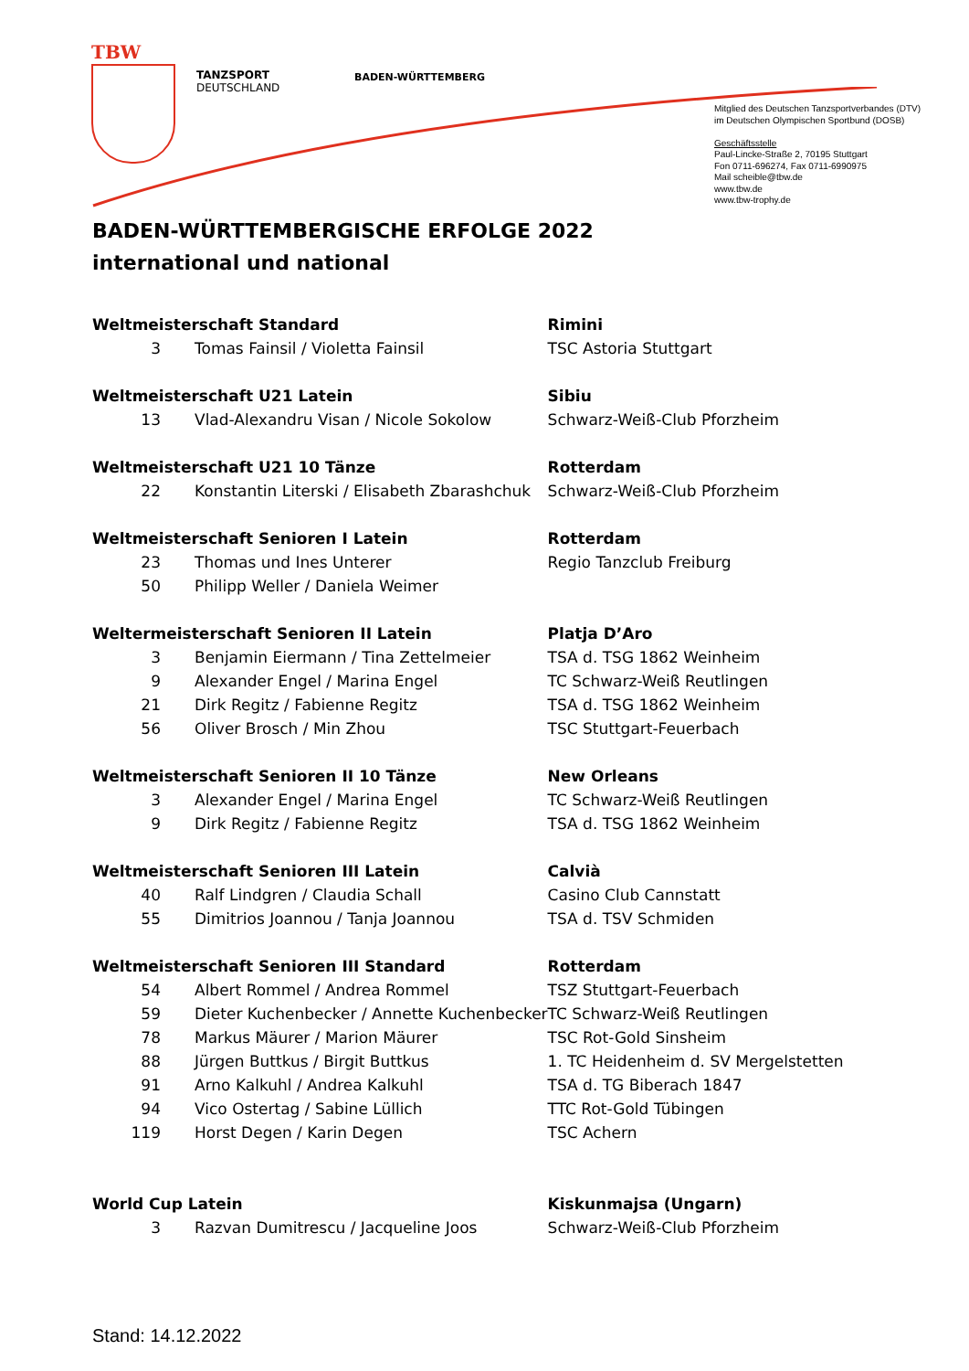TBW
TANZSPORT
DEUTSCHLAND
BADEN-WÜRTTEMBERG
Mitglied des Deutschen Tanzsportverbandes (DTV)
im Deutschen Olympischen Sportbund (DOSB)
Geschäftsstelle
Paul-Lincke-Straße 2, 70195 Stuttgart
Fon 0711-696274, Fax 0711-6990975
Mail scheible@tbw.de
www.tbw.de
www.tbw-trophy.de
BADEN-WÜRTTEMBERGISCHE ERFOLGE 2022
international und national
| Weltmeisterschaft Standard | | Rimini |
| 3 | Tomas Fainsil / Violetta Fainsil | TSC Astoria Stuttgart |
| Weltmeisterschaft U21 Latein | | Sibiu |
| 13 | Vlad-Alexandru Visan / Nicole Sokolow | Schwarz-Weiß-Club Pforzheim |
| Weltmeisterschaft U21 10 Tänze | | Rotterdam |
| 22 | Konstantin Literski / Elisabeth Zbarashchuk | Schwarz-Weiß-Club Pforzheim |
| Weltmeisterschaft Senioren I Latein | | Rotterdam |
| 23 | Thomas und Ines Unterer | Regio Tanzclub Freiburg |
| 50 | Philipp Weller / Daniela Weimer | |
| Weltermeisterschaft Senioren II Latein | | Platja D’Aro |
| 3 | Benjamin Eiermann / Tina Zettelmeier | TSA d. TSG 1862 Weinheim |
| 9 | Alexander Engel / Marina Engel | TC Schwarz-Weiß Reutlingen |
| 21 | Dirk Regitz / Fabienne Regitz | TSA d. TSG 1862 Weinheim |
| 56 | Oliver Brosch / Min Zhou | TSC Stuttgart-Feuerbach |
| Weltmeisterschaft Senioren II 10 Tänze | | New Orleans |
| 3 | Alexander Engel / Marina Engel | TC Schwarz-Weiß Reutlingen |
| 9 | Dirk Regitz / Fabienne Regitz | TSA d. TSG 1862 Weinheim |
| Weltmeisterschaft Senioren III Latein | | Calvià |
| 40 | Ralf Lindgren / Claudia Schall | Casino Club Cannstatt |
| 55 | Dimitrios Joannou / Tanja Joannou | TSA d. TSV Schmiden |
| Weltmeisterschaft Senioren III Standard | | Rotterdam |
| 54 | Albert Rommel / Andrea Rommel | TSZ Stuttgart-Feuerbach |
| 59 | Dieter Kuchenbecker / Annette Kuchenbecker | TC Schwarz-Weiß Reutlingen |
| 78 | Markus Mäurer / Marion Mäurer | TSC Rot-Gold Sinsheim |
| 88 | Jürgen Buttkus / Birgit Buttkus | 1. TC Heidenheim d. SV Mergelstetten |
| 91 | Arno Kalkuhl / Andrea Kalkuhl | TSA d. TG Biberach 1847 |
| 94 | Vico Ostertag / Sabine Lüllich | TTC Rot-Gold Tübingen |
| 119 | Horst Degen / Karin Degen | TSC Achern |
| World Cup Latein | | Kiskunmajsa (Ungarn) |
| 3 | Razvan Dumitrescu / Jacqueline Joos | Schwarz-Weiß-Club Pforzheim |
Stand: 14.12.2022